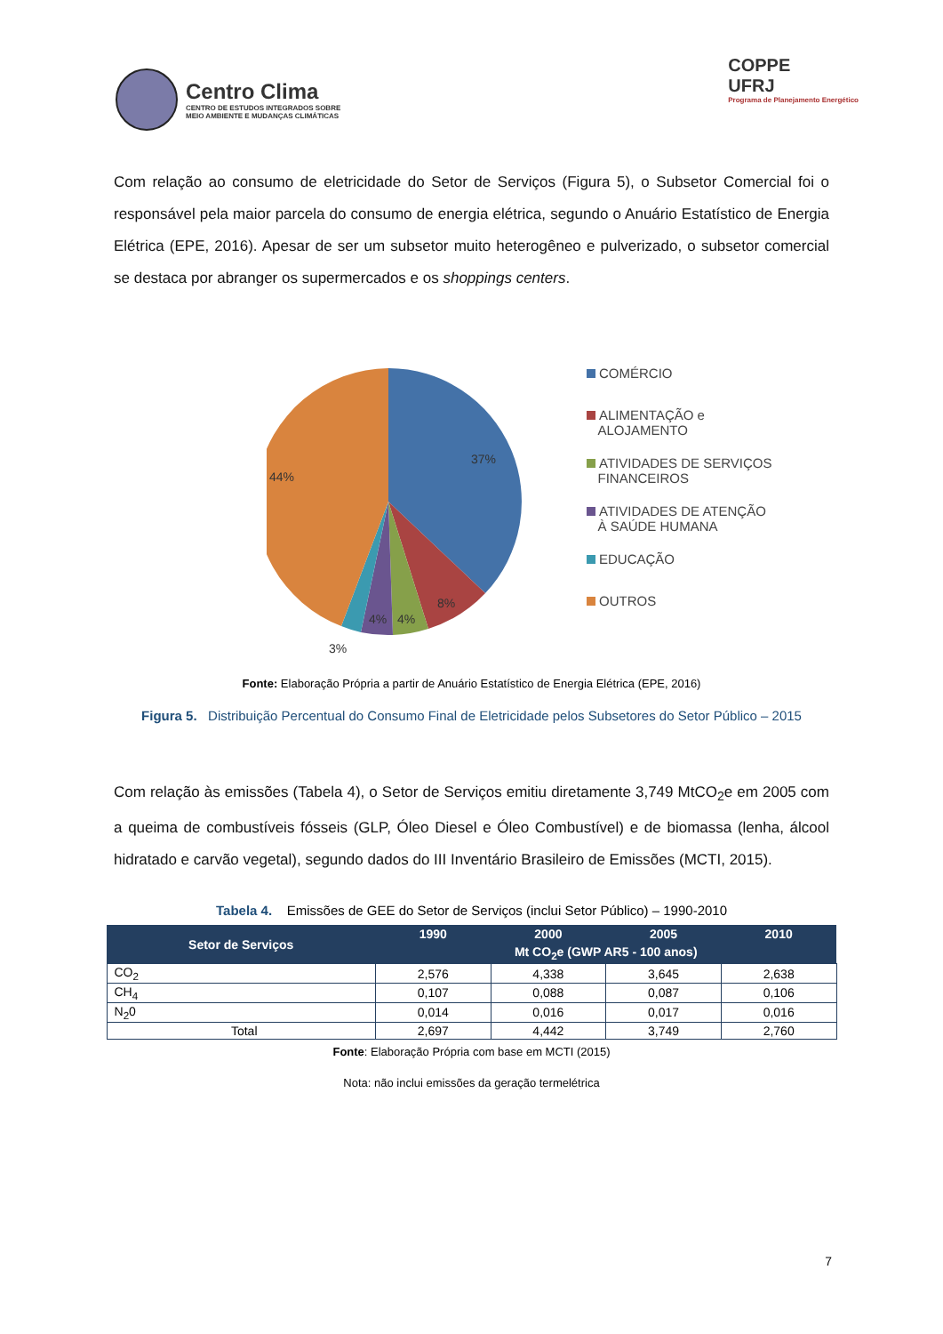Centro Clima
CENTRO DE ESTUDOS INTEGRADOS SOBRE
MEIO AMBIENTE E MUDANÇAS CLIMÁTICAS
COPPE
UFRJ
Programa de Planejamento Energético
Com relação ao consumo de eletricidade do Setor de Serviços (Figura 5), o Subsetor Comercial foi o responsável pela maior parcela do consumo de energia elétrica, segundo o Anuário Estatístico de Energia Elétrica (EPE, 2016). Apesar de ser um subsetor muito heterogêneo e pulverizado, o subsetor comercial se destaca por abranger os supermercados e os shoppings centers.
37%
44%
8%
4%
4%
3%
COMÉRCIO
ALIMENTAÇÃO e
ALOJAMENTO
ATIVIDADES DE SERVIÇOS
FINANCEIROS
ATIVIDADES DE ATENÇÃO
À SAÚDE HUMANA
EDUCAÇÃO
OUTROS
Fonte: Elaboração Própria a partir de Anuário Estatístico de Energia Elétrica (EPE, 2016)
Figura 5. Distribuição Percentual do Consumo Final de Eletricidade pelos Subsetores do Setor Público – 2015
Com relação às emissões (Tabela 4), o Setor de Serviços emitiu diretamente 3,749 MtCO<sub>2</sub>e em 2005 com a queima de combustíveis fósseis (GLP, Óleo Diesel e Óleo Combustível) e de biomassa (lenha, álcool hidratado e carvão vegetal), segundo dados do III Inventário Brasileiro de Emissões (MCTI, 2015).
Tabela 4. Emissões de GEE do Setor de Serviços (inclui Setor Público) – 1990-2010
| Setor de Serviços | 1990 | 2000 | 2005 | 2010 |
| --- | --- | --- | --- | --- |
| | Mt CO<sub>2</sub>e (GWP AR5 - 100 anos) | | | |
| CO<sub>2</sub> | 2,576 | 4,338 | 3,645 | 2,638 |
| CH<sub>4</sub> | 0,107 | 0,088 | 0,087 | 0,106 |
| N<sub>2</sub>0 | 0,014 | 0,016 | 0,017 | 0,016 |
| Total | 2,697 | 4,442 | 3,749 | 2,760 |
Fonte: Elaboração Própria com base em MCTI (2015)
Nota: não inclui emissões da geração termelétrica
7